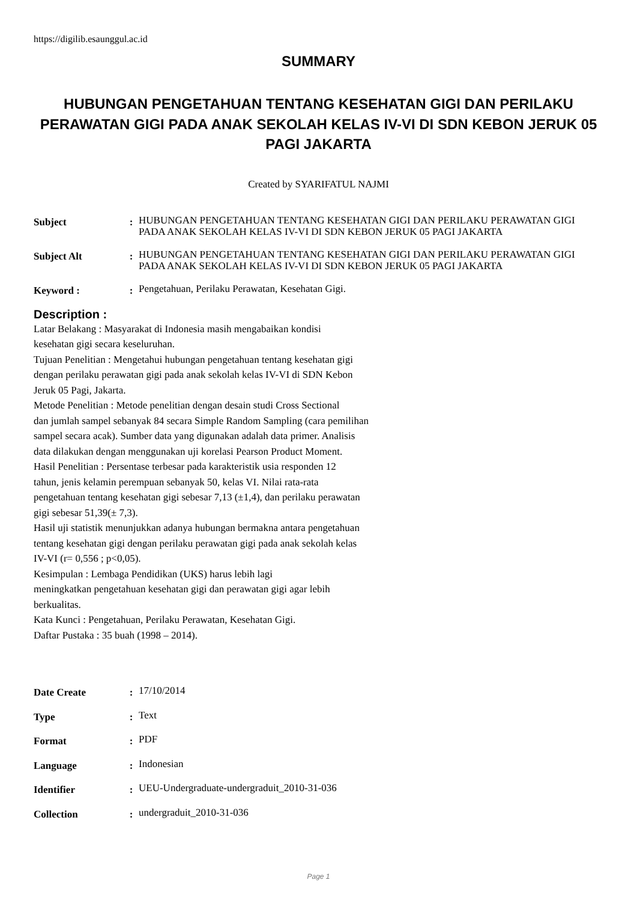https://digilib.esaunggul.ac.id
SUMMARY
HUBUNGAN PENGETAHUAN TENTANG KESEHATAN GIGI DAN PERILAKU PERAWATAN GIGI PADA ANAK SEKOLAH KELAS IV-VI DI SDN KEBON JERUK 05 PAGI JAKARTA
Created by SYARIFATUL NAJMI
| Subject | : | HUBUNGAN PENGETAHUAN TENTANG KESEHATAN GIGI DAN PERILAKU PERAWATAN GIGI PADA ANAK SEKOLAH KELAS IV-VI DI SDN KEBON JERUK 05 PAGI JAKARTA |
| Subject Alt | : | HUBUNGAN PENGETAHUAN TENTANG KESEHATAN GIGI DAN PERILAKU PERAWATAN GIGI PADA ANAK SEKOLAH KELAS IV-VI DI SDN KEBON JERUK 05 PAGI JAKARTA |
| Keyword : | : | Pengetahuan, Perilaku Perawatan, Kesehatan Gigi. |
Description :
Latar Belakang : Masyarakat di Indonesia masih mengabaikan kondisi
kesehatan gigi secara keseluruhan.
Tujuan Penelitian : Mengetahui hubungan pengetahuan tentang kesehatan gigi
dengan perilaku perawatan gigi pada anak sekolah kelas IV-VI di SDN Kebon
Jeruk 05 Pagi, Jakarta.
Metode Penelitian : Metode penelitian dengan desain studi Cross Sectional
dan jumlah sampel sebanyak 84 secara Simple Random Sampling (cara pemilihan
sampel secara acak). Sumber data yang digunakan adalah data primer. Analisis
data dilakukan dengan menggunakan uji korelasi Pearson Product Moment.
Hasil Penelitian : Persentase terbesar pada karakteristik usia responden 12
tahun, jenis kelamin perempuan sebanyak 50, kelas VI. Nilai rata-rata
pengetahuan tentang kesehatan gigi sebesar 7,13 (±1,4), dan perilaku perawatan
gigi sebesar 51,39(± 7,3).
Hasil uji statistik menunjukkan adanya hubungan bermakna antara pengetahuan
tentang kesehatan gigi dengan perilaku perawatan gigi pada anak sekolah kelas
IV-VI (r= 0,556 ; p<0,05).
Kesimpulan : Lembaga Pendidikan (UKS) harus lebih lagi
meningkatkan pengetahuan kesehatan gigi dan perawatan gigi agar lebih
berkualitas.
Kata Kunci : Pengetahuan, Perilaku Perawatan, Kesehatan Gigi.
Daftar Pustaka : 35 buah (1998 – 2014).
| Date Create | : | 17/10/2014 |
| Type | : | Text |
| Format | : | PDF |
| Language | : | Indonesian |
| Identifier | : | UEU-Undergraduate-undergraduit_2010-31-036 |
| Collection | : | undergraduit_2010-31-036 |
Page 1